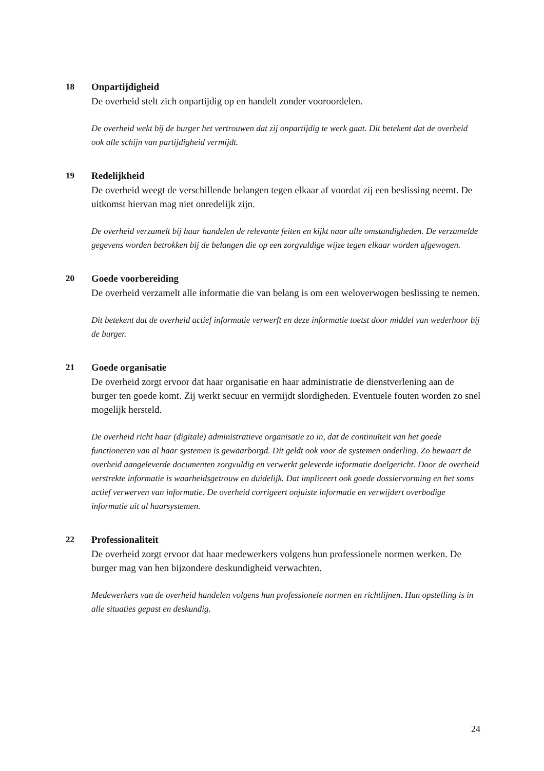18 Onpartijdigheid
De overheid stelt zich onpartijdig op en handelt zonder vooroordelen.
De overheid wekt bij de burger het vertrouwen dat zij onpartijdig te werk gaat. Dit betekent dat de overheid ook alle schijn van partijdigheid vermijdt.
19 Redelijkheid
De overheid weegt de verschillende belangen tegen elkaar af voordat zij een beslissing neemt. De uitkomst hiervan mag niet onredelijk zijn.
De overheid verzamelt bij haar handelen de relevante feiten en kijkt naar alle omstandigheden. De verzamelde gegevens worden betrokken bij de belangen die op een zorgvuldige wijze tegen elkaar worden afgewogen.
20 Goede voorbereiding
De overheid verzamelt alle informatie die van belang is om een weloverwogen beslissing te nemen.
Dit betekent dat de overheid actief informatie verwerft en deze informatie toetst door middel van wederhoor bij de burger.
21 Goede organisatie
De overheid zorgt ervoor dat haar organisatie en haar administratie de dienstverlening aan de burger ten goede komt. Zij werkt secuur en vermijdt slordigheden. Eventuele fouten worden zo snel mogelijk hersteld.
De overheid richt haar (digitale) administratieve organisatie zo in, dat de continuïteit van het goede functioneren van al haar systemen is gewaarborgd. Dit geldt ook voor de systemen onderling. Zo bewaart de overheid aangeleverde documenten zorgvuldig en verwerkt geleverde informatie doelgericht. Door de overheid verstrekte informatie is waarheidsgetrouw en duidelijk. Dat impliceert ook goede dossiervorming en het soms actief verwerven van informatie. De overheid corrigeert onjuiste informatie en verwijdert overbodige informatie uit al haarsystemen.
22 Professionaliteit
De overheid zorgt ervoor dat haar medewerkers volgens hun professionele normen werken. De burger mag van hen bijzondere deskundigheid verwachten.
Medewerkers van de overheid handelen volgens hun professionele normen en richtlijnen. Hun opstelling is in alle situaties gepast en deskundig.
24